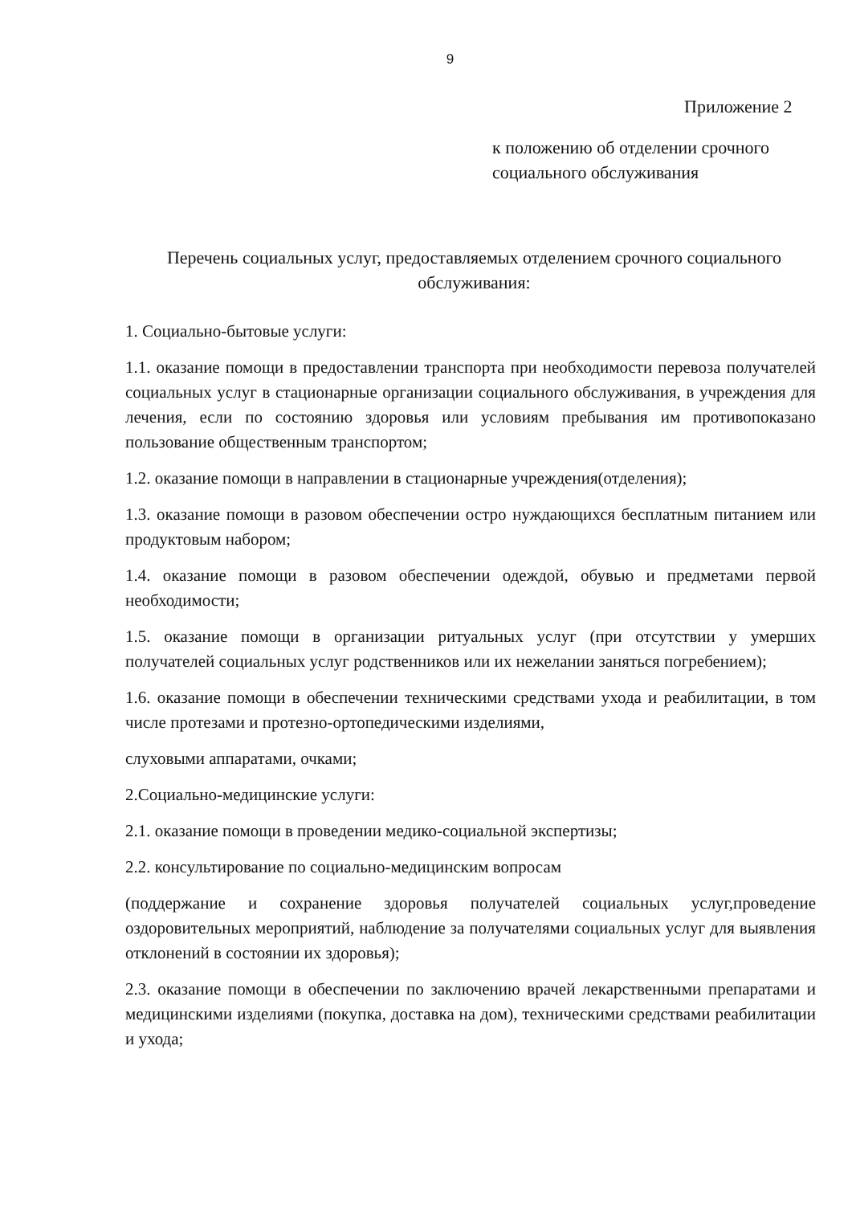9
Приложение 2
к положению об отделении срочного
социального обслуживания
Перечень социальных услуг, предоставляемых отделением срочного социального обслуживания:
1. Социально-бытовые услуги:
1.1. оказание помощи в предоставлении транспорта при необходимости перевоза получателей социальных услуг в стационарные организации социального обслуживания, в учреждения для лечения, если по состоянию здоровья или условиям пребывания им противопоказано пользование общественным транспортом;
1.2. оказание помощи в направлении в стационарные учреждения(отделения);
1.3. оказание помощи в разовом обеспечении остро нуждающихся бесплатным питанием или продуктовым набором;
1.4. оказание помощи в разовом обеспечении одеждой, обувью и предметами первой необходимости;
1.5. оказание помощи в организации ритуальных услуг (при отсутствии у умерших получателей социальных услуг родственников или их нежелании заняться погребением);
1.6. оказание помощи в обеспечении техническими средствами ухода и реабилитации, в том числе протезами и протезно-ортопедическими изделиями,
слуховыми аппаратами, очками;
2.Социально-медицинские услуги:
2.1. оказание помощи в проведении медико-социальной экспертизы;
2.2. консультирование по социально-медицинским вопросам
(поддержание и сохранение здоровья получателей социальных услуг,проведение оздоровительных мероприятий, наблюдение за получателями социальных услуг для выявления отклонений в состоянии их здоровья);
2.3. оказание помощи в обеспечении по заключению врачей лекарственными препаратами и медицинскими изделиями (покупка, доставка на дом), техническими средствами реабилитации и ухода;